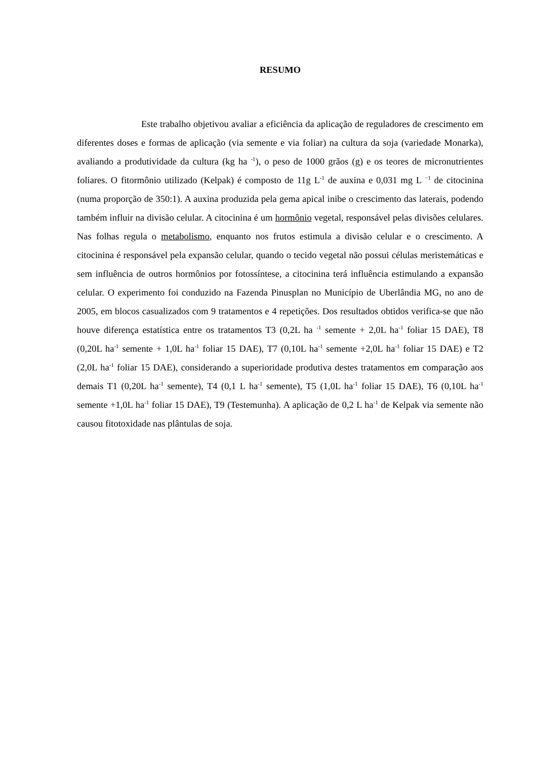RESUMO
Este trabalho objetivou avaliar a eficiência da aplicação de reguladores de crescimento em diferentes doses e formas de aplicação (via semente e via foliar) na cultura da soja (variedade Monarka), avaliando a produtividade da cultura (kg ha <sup>-1</sup>), o peso de 1000 grãos (g) e os teores de micronutrientes foliares. O fitormônio utilizado (Kelpak) é composto de 11g L<sup>-1</sup> de auxina e 0,031 mg L <sup>−1</sup> de citocinina (numa proporção de 350:1). A auxina produzida pela gema apical inibe o crescimento das laterais, podendo também influir na divisão celular. A citocinina é um hormônio vegetal, responsável pelas divisões celulares. Nas folhas regula o metabolismo, enquanto nos frutos estimula a divisão celular e o crescimento. A citocinina é responsável pela expansão celular, quando o tecido vegetal não possui células meristemáticas e sem influência de outros hormônios por fotossíntese, a citocinina terá influência estimulando a expansão celular. O experimento foi conduzido na Fazenda Pinusplan no Município de Uberlândia MG, no ano de 2005, em blocos casualizados com 9 tratamentos e 4 repetições. Dos resultados obtidos verifica-se que não houve diferença estatística entre os tratamentos T3 (0,2L ha <sup>-1</sup> semente + 2,0L ha<sup>-1</sup> foliar 15 DAE), T8 (0,20L ha<sup>-1</sup> semente + 1,0L ha<sup>-1</sup> foliar 15 DAE), T7 (0,10L ha<sup>-1</sup> semente +2,0L ha<sup>-1</sup> foliar 15 DAE) e T2 (2,0L ha<sup>-1</sup> foliar 15 DAE), considerando a superioridade produtiva destes tratamentos em comparação aos demais T1 (0,20L ha<sup>-1</sup> semente), T4 (0,1 L ha<sup>-1</sup> semente), T5 (1,0L ha<sup>-1</sup> foliar 15 DAE), T6 (0,10L ha<sup>-1</sup> semente +1,0L ha<sup>-1</sup> foliar 15 DAE), T9 (Testemunha). A aplicação de 0,2 L ha<sup>-1</sup> de Kelpak via semente não causou fitotoxidade nas plântulas de soja.